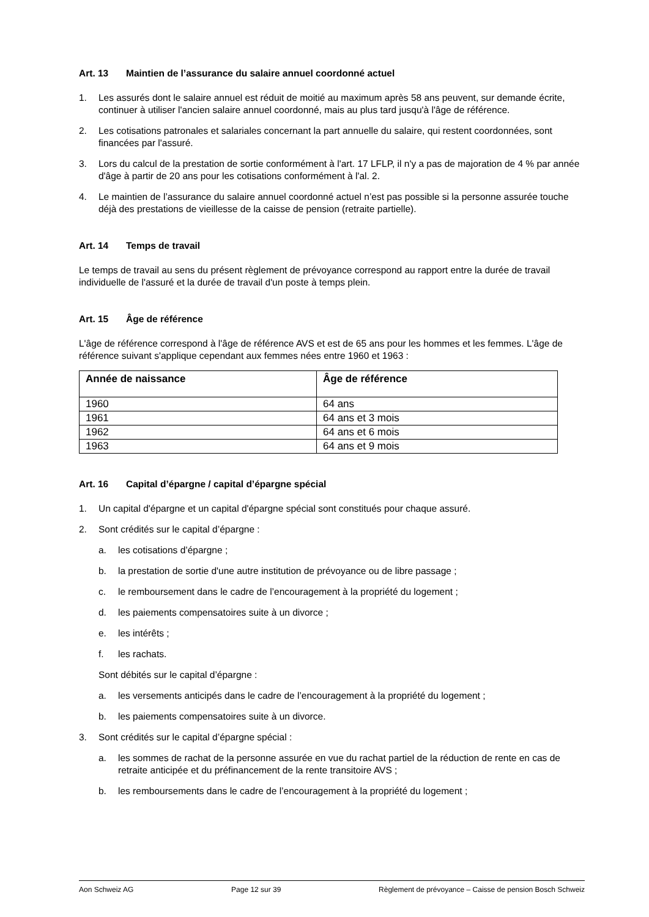Art. 13 Maintien de l’assurance du salaire annuel coordonné actuel
1. Les assurés dont le salaire annuel est réduit de moitié au maximum après 58 ans peuvent, sur demande écrite, continuer à utiliser l'ancien salaire annuel coordonné, mais au plus tard jusqu'à l'âge de référence.
2. Les cotisations patronales et salariales concernant la part annuelle du salaire, qui restent coordonnées, sont financées par l'assuré.
3. Lors du calcul de la prestation de sortie conformément à l'art. 17 LFLP, il n'y a pas de majoration de 4 % par année d'âge à partir de 20 ans pour les cotisations conformément à l'al. 2.
4. Le maintien de l’assurance du salaire annuel coordonné actuel n’est pas possible si la personne assurée touche déjà des prestations de vieillesse de la caisse de pension (retraite partielle).
Art. 14 Temps de travail
Le temps de travail au sens du présent règlement de prévoyance correspond au rapport entre la durée de travail individuelle de l'assuré et la durée de travail d'un poste à temps plein.
Art. 15 Âge de référence
L'âge de référence correspond à l'âge de référence AVS et est de 65 ans pour les hommes et les femmes. L'âge de référence suivant s'applique cependant aux femmes nées entre 1960 et 1963 :
| Année de naissance | Âge de référence |
| --- | --- |
| 1960 | 64 ans |
| 1961 | 64 ans et 3 mois |
| 1962 | 64 ans et 6 mois |
| 1963 | 64 ans et 9 mois |
Art. 16 Capital d’épargne / capital d’épargne spécial
1. Un capital d'épargne et un capital d'épargne spécial sont constitués pour chaque assuré.
2. Sont crédités sur le capital d’épargne :
a. les cotisations d’épargne ;
b. la prestation de sortie d'une autre institution de prévoyance ou de libre passage ;
c. le remboursement dans le cadre de l’encouragement à la propriété du logement ;
d. les paiements compensatoires suite à un divorce ;
e. les intérêts ;
f. les rachats.
Sont débités sur le capital d’épargne :
a. les versements anticipés dans le cadre de l’encouragement à la propriété du logement ;
b. les paiements compensatoires suite à un divorce.
3. Sont crédités sur le capital d’épargne spécial :
a. les sommes de rachat de la personne assurée en vue du rachat partiel de la réduction de rente en cas de retraite anticipée et du préfinancement de la rente transitoire AVS ;
b. les remboursements dans le cadre de l’encouragement à la propriété du logement ;
Aon Schweiz AG Page 12 sur 39 Règlement de prévoyance – Caisse de pension Bosch Schweiz